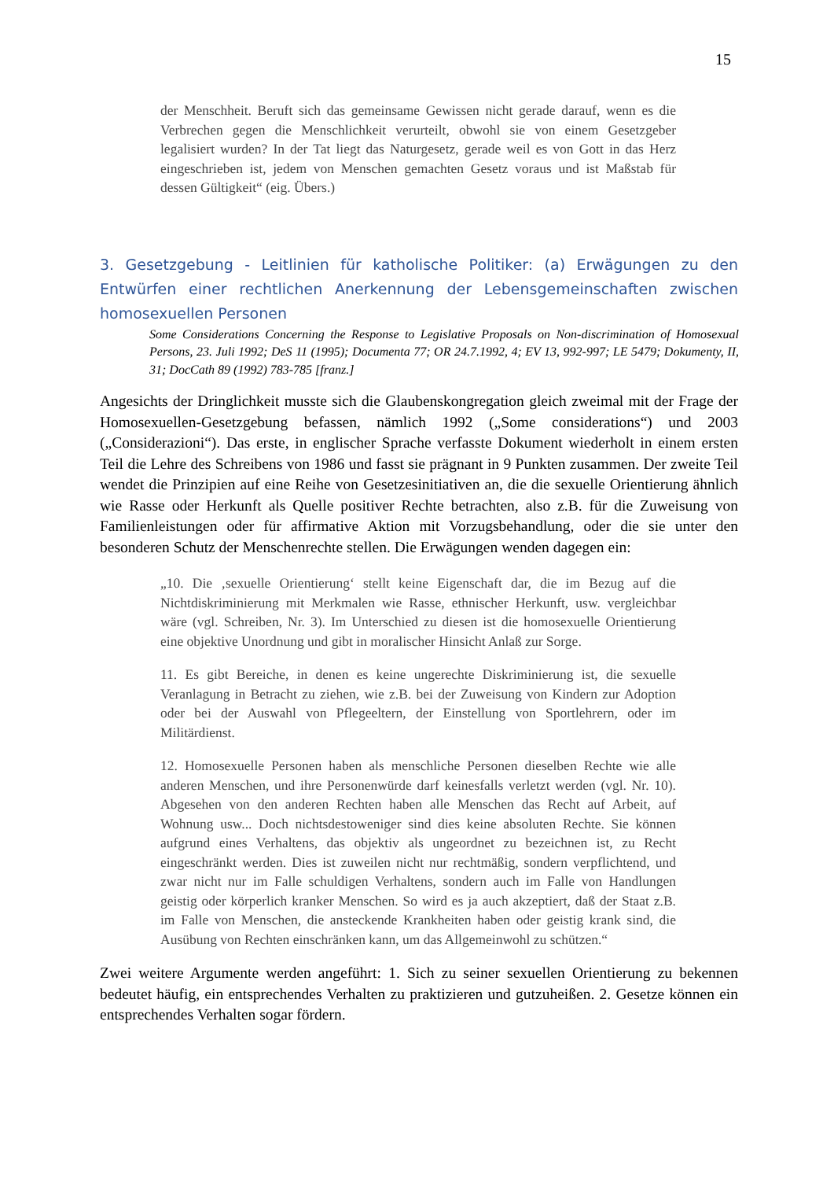15
der Menschheit. Beruft sich das gemeinsame Gewissen nicht gerade darauf, wenn es die Verbrechen gegen die Menschlichkeit verurteilt, obwohl sie von einem Gesetzgeber legalisiert wurden? In der Tat liegt das Naturgesetz, gerade weil es von Gott in das Herz eingeschrieben ist, jedem von Menschen gemachten Gesetz voraus und ist Maßstab für dessen Gültigkeit“ (eig. Übers.)
3. Gesetzgebung - Leitlinien für katholische Politiker: (a) Erwägungen zu den Entwürfen einer rechtlichen Anerkennung der Lebensgemeinschaften zwischen homosexuellen Personen
Some Considerations Concerning the Response to Legislative Proposals on Non-discrimination of Homosexual Persons, 23. Juli 1992; DeS 11 (1995); Documenta 77; OR 24.7.1992, 4; EV 13, 992-997; LE 5479; Dokumenty, II, 31; DocCath 89 (1992) 783-785 [franz.]
Angesichts der Dringlichkeit musste sich die Glaubenskongregation gleich zweimal mit der Frage der Homosexuellen-Gesetzgebung befassen, nämlich 1992 („Some considerations“) und 2003 („Considerazioni“). Das erste, in englischer Sprache verfasste Dokument wiederholt in einem ersten Teil die Lehre des Schreibens von 1986 und fasst sie prägnant in 9 Punkten zusammen. Der zweite Teil wendet die Prinzipien auf eine Reihe von Gesetzesinitiativen an, die die sexuelle Orientierung ähnlich wie Rasse oder Herkunft als Quelle positiver Rechte betrachten, also z.B. für die Zuweisung von Familienleistungen oder für affirmative Aktion mit Vorzugsbehandlung, oder die sie unter den besonderen Schutz der Menschenrechte stellen. Die Erwägungen wenden dagegen ein:
„10. Die ‚sexuelle Orientierung‘ stellt keine Eigenschaft dar, die im Bezug auf die Nichtdiskriminierung mit Merkmalen wie Rasse, ethnischer Herkunft, usw. vergleichbar wäre (vgl. Schreiben, Nr. 3). Im Unterschied zu diesen ist die homosexuelle Orientierung eine objektive Unordnung und gibt in moralischer Hinsicht Anlaß zur Sorge.
11. Es gibt Bereiche, in denen es keine ungerechte Diskriminierung ist, die sexuelle Veranlagung in Betracht zu ziehen, wie z.B. bei der Zuweisung von Kindern zur Adoption oder bei der Auswahl von Pflegeeltern, der Einstellung von Sportlehrern, oder im Militärdienst.
12. Homosexuelle Personen haben als menschliche Personen dieselben Rechte wie alle anderen Menschen, und ihre Personenwürde darf keinesfalls verletzt werden (vgl. Nr. 10). Abgesehen von den anderen Rechten haben alle Menschen das Recht auf Arbeit, auf Wohnung usw... Doch nichtsdestoweniger sind dies keine absoluten Rechte. Sie können aufgrund eines Verhaltens, das objektiv als ungeordnet zu bezeichnen ist, zu Recht eingeschränkt werden. Dies ist zuweilen nicht nur rechtmäßig, sondern verpflichtend, und zwar nicht nur im Falle schuldigen Verhaltens, sondern auch im Falle von Handlungen geistig oder körperlich kranker Menschen. So wird es ja auch akzeptiert, daß der Staat z.B. im Falle von Menschen, die ansteckende Krankheiten haben oder geistig krank sind, die Ausübung von Rechten einschränken kann, um das Allgemeinwohl zu schützen.“
Zwei weitere Argumente werden angeführt: 1. Sich zu seiner sexuellen Orientierung zu bekennen bedeutet häufig, ein entsprechendes Verhalten zu praktizieren und gutzuheißen. 2. Gesetze können ein entsprechendes Verhalten sogar fördern.